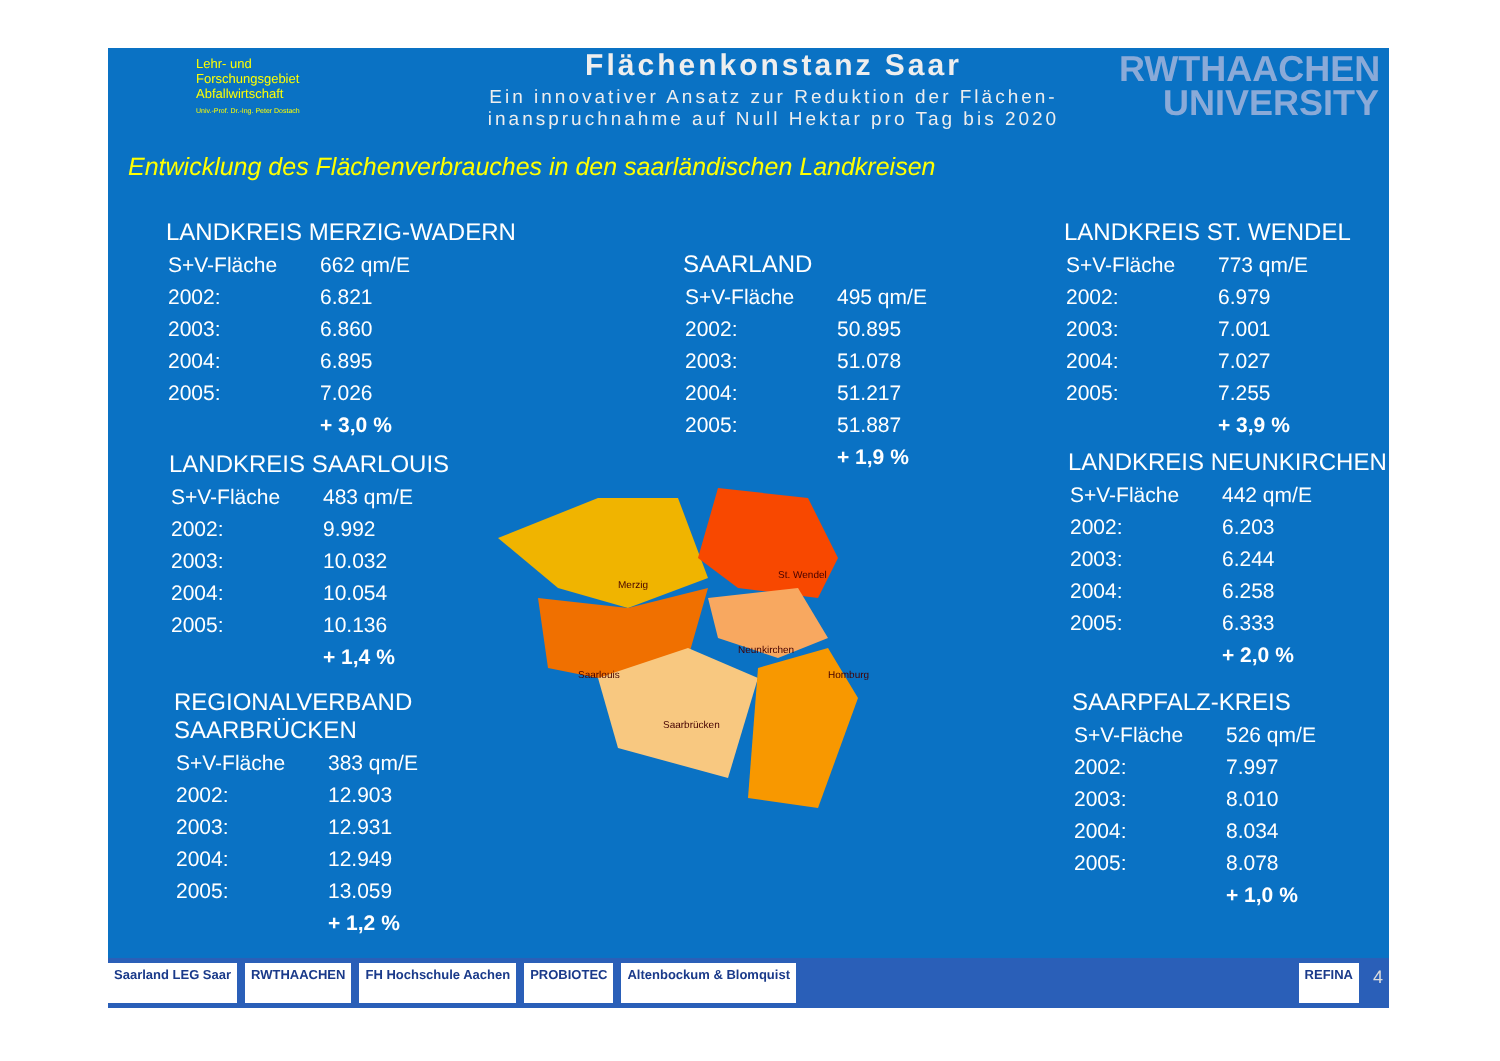Lehr- und
Forschungsgebiet
Abfallwirtschaft
Univ.-Prof. Dr.-Ing. Peter Dostach
Flächenkonstanz Saar
Ein innovativer Ansatz zur Reduktion der Flächen-
inanspruchnahme auf Null Hektar pro Tag bis 2020
RWTHAACHEN
UNIVERSITY
Entwicklung des Flächenverbrauches in den saarländischen Landkreisen
LANDKREIS MERZIG-WADERN
| S+V-Fläche | 662 qm/E |
| 2002: | 6.821 |
| 2003: | 6.860 |
| 2004: | 6.895 |
| 2005: | 7.026 |
| | + 3,0 % |
SAARLAND
| S+V-Fläche | 495 qm/E |
| 2002: | 50.895 |
| 2003: | 51.078 |
| 2004: | 51.217 |
| 2005: | 51.887 |
| | + 1,9 % |
LANDKREIS ST. WENDEL
| S+V-Fläche | 773 qm/E |
| 2002: | 6.979 |
| 2003: | 7.001 |
| 2004: | 7.027 |
| 2005: | 7.255 |
| | + 3,9 % |
LANDKREIS SAARLOUIS
| S+V-Fläche | 483 qm/E |
| 2002: | 9.992 |
| 2003: | 10.032 |
| 2004: | 10.054 |
| 2005: | 10.136 |
| | + 1,4 % |
LANDKREIS NEUNKIRCHEN
| S+V-Fläche | 442 qm/E |
| 2002: | 6.203 |
| 2003: | 6.244 |
| 2004: | 6.258 |
| 2005: | 6.333 |
| | + 2,0 % |
REGIONALVERBAND
SAARBRÜCKEN
| S+V-Fläche | 383 qm/E |
| 2002: | 12.903 |
| 2003: | 12.931 |
| 2004: | 12.949 |
| 2005: | 13.059 |
| | + 1,2 % |
SAARPFALZ-KREIS
| S+V-Fläche | 526 qm/E |
| 2002: | 7.997 |
| 2003: | 8.010 |
| 2004: | 8.034 |
| 2005: | 8.078 |
| | + 1,0 % |
Merzig
St. Wendel
Saarlouis
Neunkirchen
Saarbrücken
Homburg
Saarland LEG Saar RWTHAACHEN FH Hochschule Aachen PROBIOTEC Altenbockum & Blomquist REFINA
4